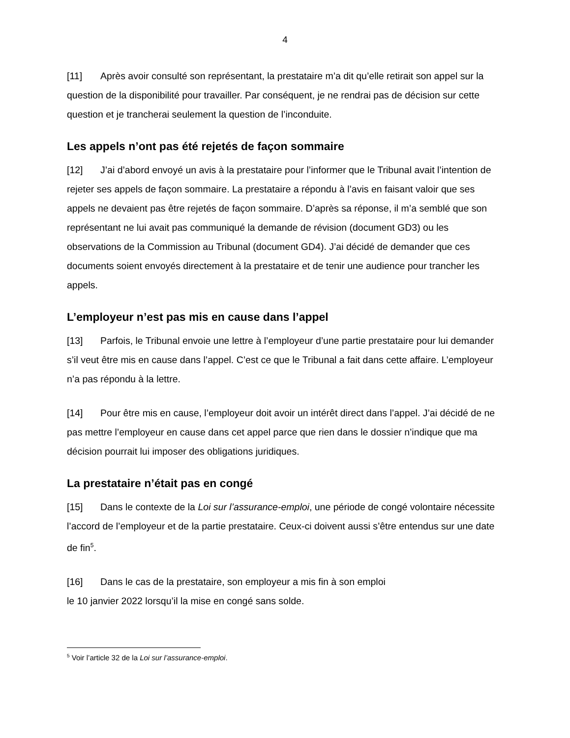4
[11] Après avoir consulté son représentant, la prestataire m’a dit qu’elle retirait son appel sur la question de la disponibilité pour travailler. Par conséquent, je ne rendrai pas de décision sur cette question et je trancherai seulement la question de l’inconduite.
Les appels n’ont pas été rejetés de façon sommaire
[12] J’ai d’abord envoyé un avis à la prestataire pour l’informer que le Tribunal avait l’intention de rejeter ses appels de façon sommaire. La prestataire a répondu à l’avis en faisant valoir que ses appels ne devaient pas être rejetés de façon sommaire. D’après sa réponse, il m’a semblé que son représentant ne lui avait pas communiqué la demande de révision (document GD3) ou les observations de la Commission au Tribunal (document GD4). J’ai décidé de demander que ces documents soient envoyés directement à la prestataire et de tenir une audience pour trancher les appels.
L’employeur n’est pas mis en cause dans l’appel
[13] Parfois, le Tribunal envoie une lettre à l’employeur d’une partie prestataire pour lui demander s’il veut être mis en cause dans l’appel. C’est ce que le Tribunal a fait dans cette affaire. L’employeur n’a pas répondu à la lettre.
[14] Pour être mis en cause, l’employeur doit avoir un intérêt direct dans l’appel. J’ai décidé de ne pas mettre l’employeur en cause dans cet appel parce que rien dans le dossier n’indique que ma décision pourrait lui imposer des obligations juridiques.
La prestataire n’était pas en congé
[15] Dans le contexte de la Loi sur l’assurance-emploi, une période de congé volontaire nécessite l’accord de l’employeur et de la partie prestataire. Ceux-ci doivent aussi s’être entendus sur une date de fin<sup>5</sup>.
[16] Dans le cas de la prestataire, son employeur a mis fin à son emploi
le 10 janvier 2022 lorsqu’il la mise en congé sans solde.
<sup>5</sup> Voir l’article 32 de la Loi sur l’assurance-emploi.